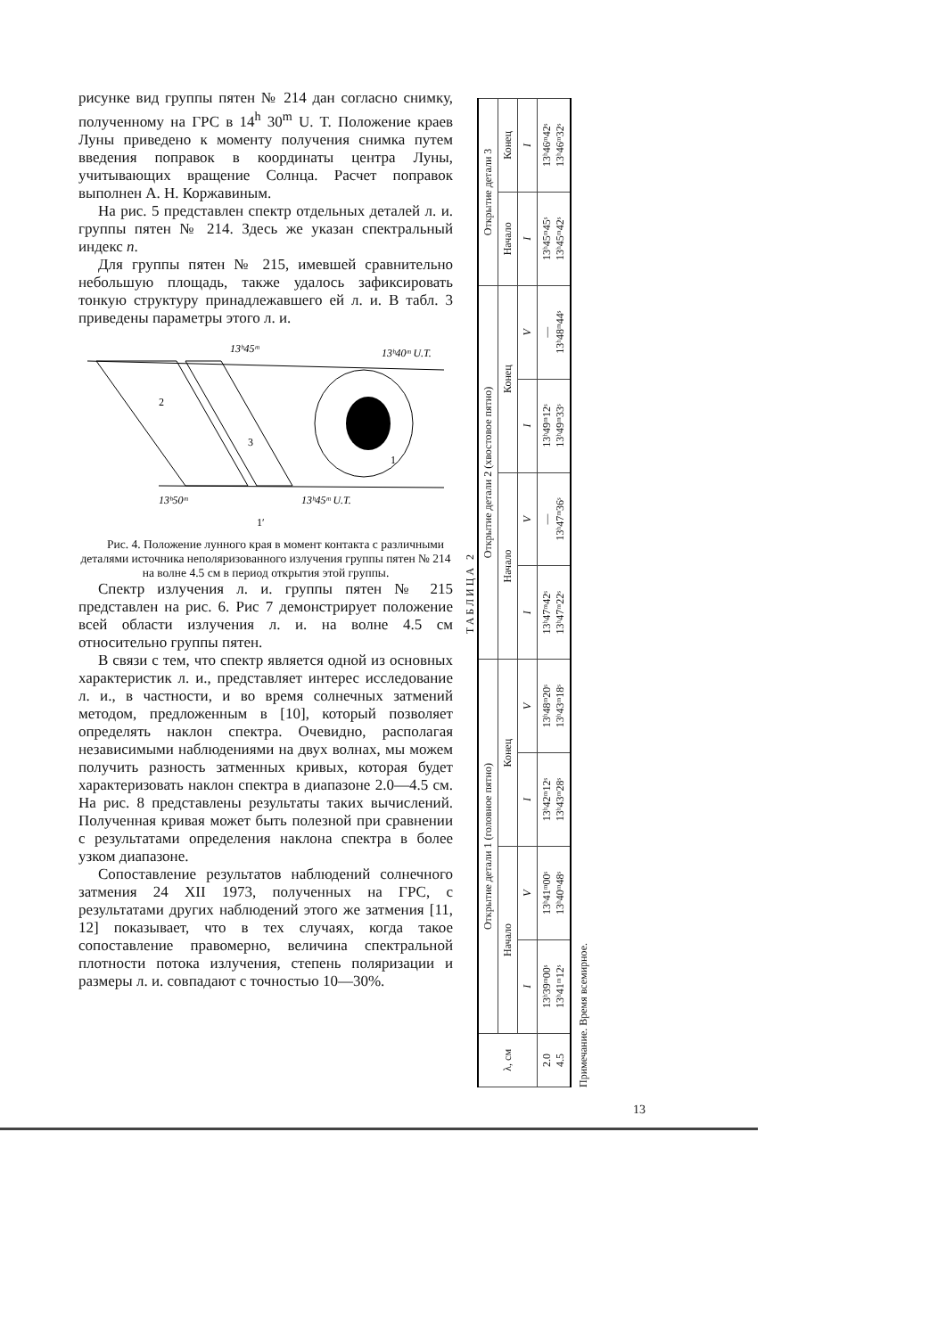рисунке вид группы пятен № 214 дан согласно снимку, полученному на ГРС в 14<sup>h</sup> 30<sup>m</sup> U. T. Положение краев Луны приведено к моменту получения снимка путем введения поправок в координаты центра Луны, учитывающих вращение Солнца. Расчет поправок выполнен А. Н. Коржавиным.
На рис. 5 представлен спектр отдельных деталей л. и. группы пятен № 214. Здесь же указан спектральный индекс n.
Для группы пятен № 215, имевшей сравнительно небольшую площадь, также удалось зафиксировать тонкую структуру принадлежавшего ей л. и. В табл. 3 приведены параметры этого л. и.
13ʰ45ᵐ
13ʰ40ᵐ U.T.
2
3
1
13ʰ50ᵐ
13ʰ45ᵐ U.T.
1′
Рис. 4. Положение лунного края в момент контакта с различными деталями источника неполяризованного излучения группы пятен № 214 на волне 4.5 см в период открытия этой группы.
Спектр излучения л. и. группы пятен № 215 представлен на рис. 6. Рис 7 демонстрирует положение всей области излучения л. и. на волне 4.5 см относительно группы пятен.
В связи с тем, что спектр является одной из основных характеристик л. и., представляет интерес исследование л. и., в частности, и во время солнечных затмений методом, предложенным в [10], который позволяет определять наклон спектра. Очевидно, располагая независимыми наблюдениями на двух волнах, мы можем получить разность затменных кривых, которая будет характеризовать наклон спектра в диапазоне 2.0—4.5 см. На рис. 8 представлены результаты таких вычислений. Полученная кривая может быть полезной при сравнении с результатами определения наклона спектра в более узком диапазоне.
Сопоставление результатов наблюдений солнечного затмения 24 XII 1973, полученных на ГРС, с результатами других наблюдений этого же затмения [11, 12] показывает, что в тех случаях, когда такое сопоставление правомерно, величина спектральной плотности потока излучения, степень поляризации и размеры л. и. совпадают с точностью 10—30%.
ТАБЛИЦА 2
| λ, см | Открытие детали 1 (головное пятно) | | | | Открытие детали 2 (хвостовое пятно) | | | | Открытие детали 3 | |
| --- | --- | --- | --- | --- | --- | --- | --- | --- | --- | --- |
| | Начало | | Конец | | Начало | | Конец | | Начало | Конец |
| | I | V | I | V | I | V | I | V | I | I |
| 2.0 4.5 | 13ʰ39ᵐ00ˢ 13ʰ41ᵐ12ˢ | 13ʰ41ᵐ00ˢ 13ʰ40ᵐ48ˢ | 13ʰ42ᵐ12ˢ 13ʰ43ᵐ28ˢ | 13ʰ48ᵐ20ˢ 13ʰ43ᵐ18ˢ | 13ʰ47ᵐ42ˢ 13ʰ47ᵐ22ˢ | — 13ʰ47ᵐ36ˢ | 13ʰ49ᵐ12ˢ 13ʰ49ᵐ33ˢ | — 13ʰ48ᵐ44ˢ | 13ʰ45ᵐ45ˢ 13ʰ45ᵐ42ˢ | 13ʰ46ᵐ42ˢ 13ʰ46ᵐ32ˢ |
Примечание. Время всемирное.
13